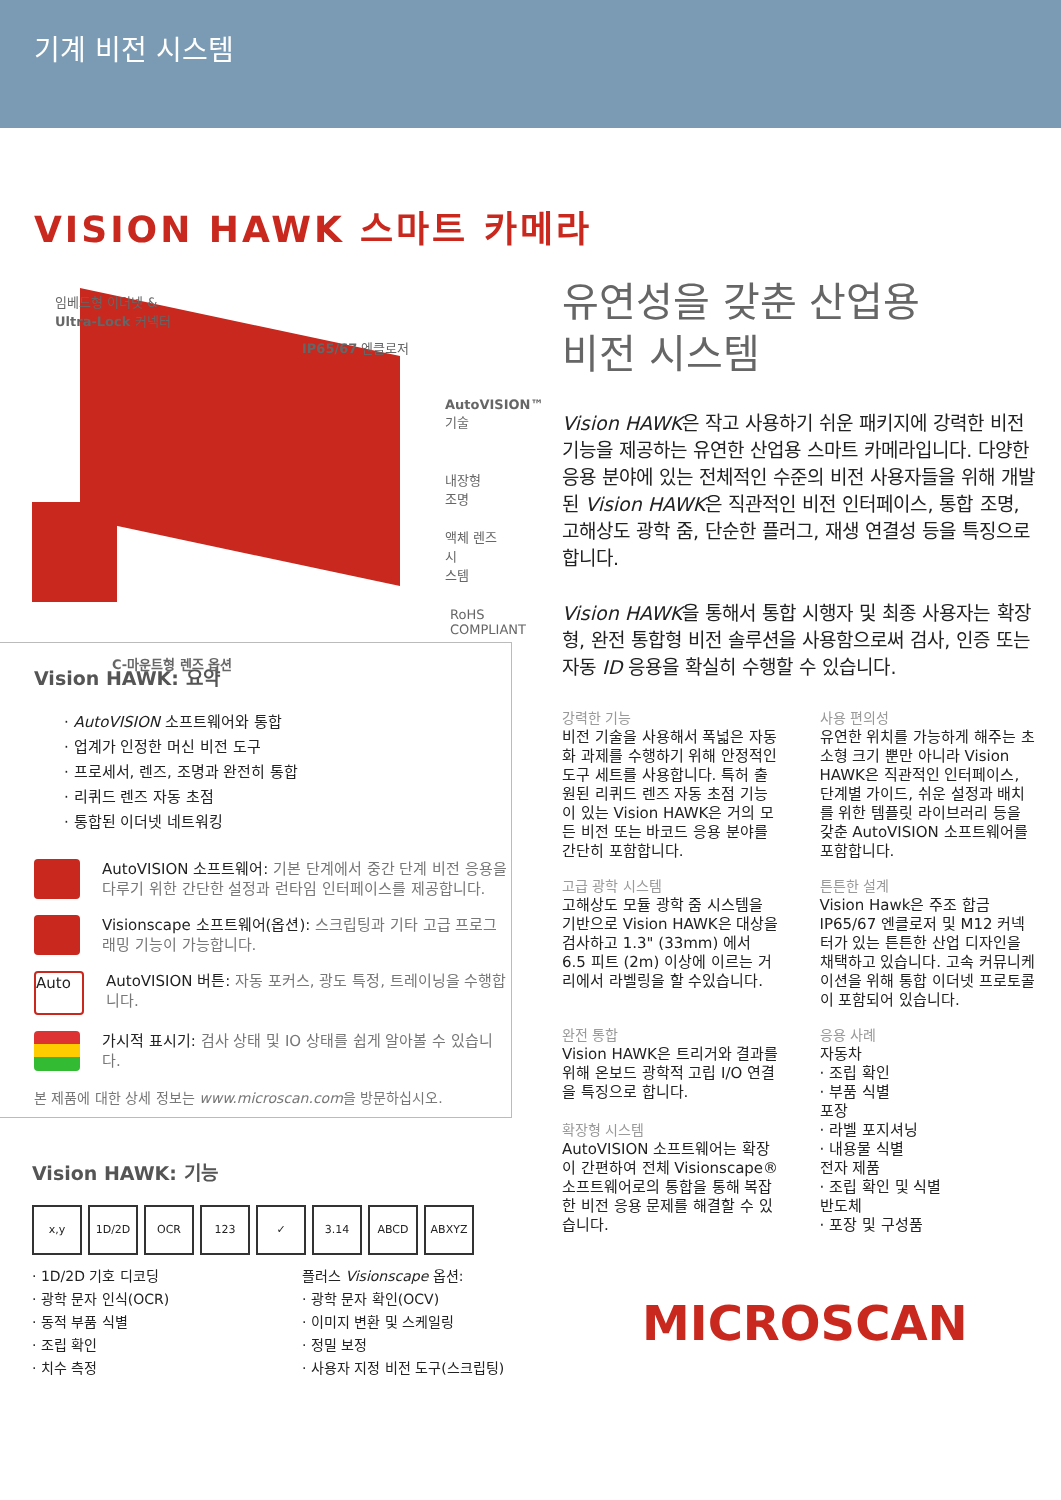기계 비전 시스템
VISION HAWK 스마트 카메라
임베드형 이더넷 &
Ultra-Lock 커넥터
IP65/67 엔클로저
AutoVISION™
기술
내장형
조명
액체 렌즈 시
스템
C-마운트형 렌즈 옵션
RoHS COMPLIANT
Vision HAWK: 요약
· AutoVISION 소프트웨어와 통합
· 업계가 인정한 머신 비전 도구
· 프로세서, 렌즈, 조명과 완전히 통합
· 리퀴드 렌즈 자동 초점
· 통합된 이더넷 네트워킹
AutoVISION 소프트웨어: 기본 단계에서 중간 단계 비전 응용을 다루기 위한 간단한 설정과 런타임 인터페이스를 제공합니다.
Visionscape 소프트웨어(옵션): 스크립팅과 기타 고급 프로그래밍 기능이 가능합니다.
Auto
AutoVISION 버튼: 자동 포커스, 광도 특정, 트레이닝을 수행합니다.
가시적 표시기: 검사 상태 및 IO 상태를 쉽게 알아볼 수 있습니다.
본 제품에 대한 상세 정보는 www.microscan.com을 방문하십시오.
Vision HAWK: 기능
x,y 1D/2D OCR 123 ✓ 3.14 ABCD ABXYZ
· 1D/2D 기호 디코딩
· 광학 문자 인식(OCR)
· 동적 부품 식별
· 조립 확인
· 치수 측정
플러스 Visionscape 옵션:
· 광학 문자 확인(OCV)
· 이미지 변환 및 스케일링
· 정밀 보정
· 사용자 지정 비전 도구(스크립팅)
유연성을 갖춘 산업용
비전 시스템
Vision HAWK은 작고 사용하기 쉬운 패키지에 강력한 비전 기능을 제공하는 유연한 산업용 스마트 카메라입니다. 다양한 응용 분야에 있는 전체적인 수준의 비전 사용자들을 위해 개발된 Vision HAWK은 직관적인 비전 인터페이스, 통합 조명, 고해상도 광학 줌, 단순한 플러그, 재생 연결성 등을 특징으로 합니다.
Vision HAWK을 통해서 통합 시행자 및 최종 사용자는 확장형, 완전 통합형 비전 솔루션을 사용함으로써 검사, 인증 또는 자동 ID 응용을 확실히 수행할 수 있습니다.
강력한 기능
비전 기술을 사용해서 폭넓은 자동화 과제를 수행하기 위해 안정적인 도구 세트를 사용합니다. 특허 출원된 리퀴드 렌즈 자동 초점 기능이 있는 Vision HAWK은 거의 모든 비전 또는 바코드 응용 분야를 간단히 포함합니다.
사용 편의성
유연한 위치를 가능하게 해주는 초소형 크기 뿐만 아니라 Vision HAWK은 직관적인 인터페이스, 단계별 가이드, 쉬운 설정과 배치를 위한 템플릿 라이브러리 등을 갖춘 AutoVISION 소프트웨어를 포함합니다.
고급 광학 시스템
고해상도 모듈 광학 줌 시스템을 기반으로 Vision HAWK은 대상을 검사하고 1.3" (33mm) 에서 6.5 피트 (2m) 이상에 이르는 거리에서 라벨링을 할 수있습니다.
튼튼한 설계
Vision Hawk은 주조 합금 IP65/67 엔클로저 및 M12 커넥터가 있는 튼튼한 산업 디자인을 채택하고 있습니다. 고속 커뮤니케이션을 위해 통합 이더넷 프로토콜이 포함되어 있습니다.
완전 통합
Vision HAWK은 트리거와 결과를 위해 온보드 광학적 고립 I/O 연결을 특징으로 합니다.
확장형 시스템
AutoVISION 소프트웨어는 확장이 간편하여 전체 Visionscape® 소프트웨어로의 통합을 통해 복잡한 비전 응용 문제를 해결할 수 있습니다.
응용 사례
자동차
· 조립 확인
· 부품 식별
포장
· 라벨 포지셔닝
· 내용물 식별
전자 제품
· 조립 확인 및 식별
반도체
· 포장 및 구성품
MICROSCAN